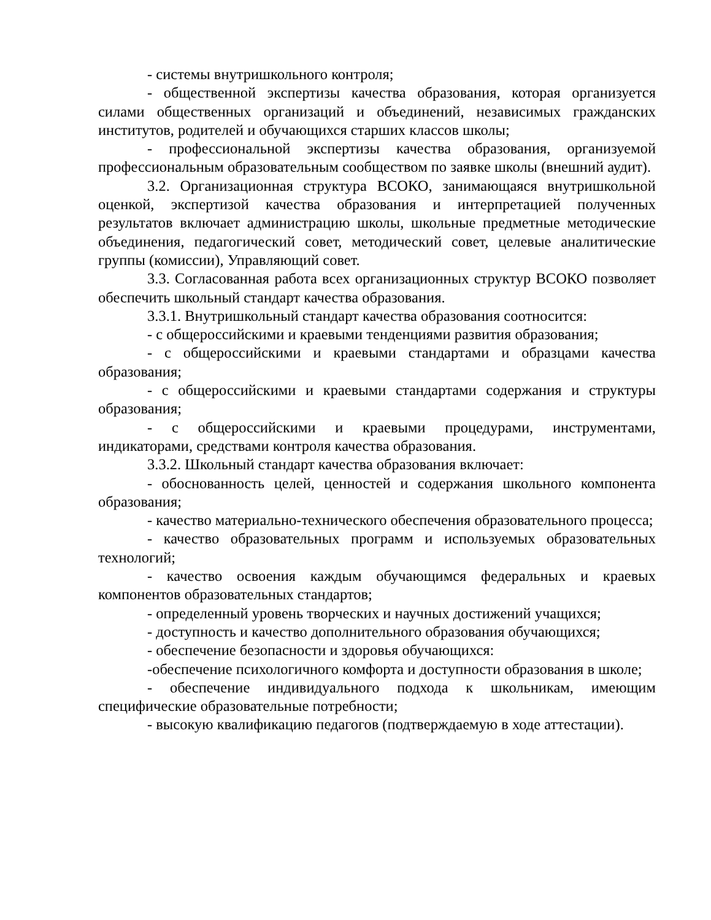- системы внутришкольного контроля;
- общественной экспертизы качества образования, которая организуется силами общественных организаций и объединений, независимых гражданских институтов, родителей и обучающихся старших классов школы;
- профессиональной экспертизы качества образования, организуемой профессиональным образовательным сообществом по заявке школы (внешний аудит).
3.2. Организационная структура ВСОКО, занимающаяся внутришкольной оценкой, экспертизой качества образования и интерпретацией полученных результатов включает администрацию школы, школьные предметные методические объединения, педагогический совет, методический совет, целевые аналитические группы (комиссии), Управляющий совет.
3.3. Согласованная работа всех организационных структур ВСОКО позволяет обеспечить школьный стандарт качества образования.
3.3.1. Внутришкольный стандарт качества образования соотносится:
- с общероссийскими и краевыми тенденциями развития образования;
- с общероссийскими и краевыми стандартами и образцами качества образования;
- с общероссийскими и краевыми стандартами содержания и структуры образования;
- с общероссийскими и краевыми процедурами, инструментами, индикаторами, средствами контроля качества образования.
3.3.2. Школьный стандарт качества образования включает:
- обоснованность целей, ценностей и содержания школьного компонента образования;
- качество материально-технического обеспечения образовательного процесса;
- качество образовательных программ и используемых образовательных технологий;
- качество освоения каждым обучающимся федеральных и краевых компонентов образовательных стандартов;
- определенный уровень творческих и научных достижений учащихся;
- доступность и качество дополнительного образования обучающихся;
- обеспечение безопасности и здоровья обучающихся:
-обеспечение психологичного комфорта и доступности образования в школе;
- обеспечение индивидуального подхода к школьникам, имеющим специфические образовательные потребности;
- высокую квалификацию педагогов (подтверждаемую в ходе аттестации).